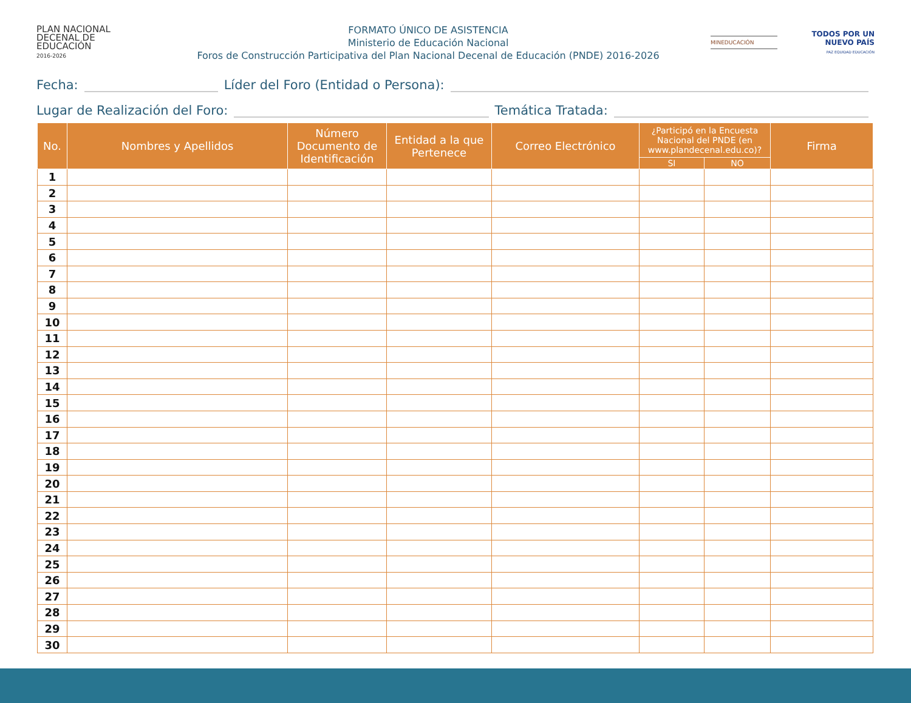PLAN NACIONAL
DECENAL DE
EDUCACIÓN
2016-2026
FORMATO ÚNICO DE ASISTENCIA
Ministerio de Educación Nacional
Foros de Construcción Participativa del Plan Nacional Decenal de Educación (PNDE) 2016-2026
MINEDUCACIÓN
TODOS POR UN
NUEVO PAÍS
PAZ EQUIDAD EDUCACIÓN
Fecha: Líder del Foro (Entidad o Persona):
Lugar de Realización del Foro: Temática Tratada:
| No. | Nombres y Apellidos | Número Documento de Identificación | Entidad a la que Pertenece | Correo Electrónico | ¿Participó en la Encuesta Nacional del PNDE (en www.plandecenal.edu.co)? | | Firma |
| --- | --- | --- | --- | --- | --- | --- | --- |
| | | | | | SI | NO | |
| 1 | | | | | | | |
| 2 | | | | | | | |
| 3 | | | | | | | |
| 4 | | | | | | | |
| 5 | | | | | | | |
| 6 | | | | | | | |
| 7 | | | | | | | |
| 8 | | | | | | | |
| 9 | | | | | | | |
| 10 | | | | | | | |
| 11 | | | | | | | |
| 12 | | | | | | | |
| 13 | | | | | | | |
| 14 | | | | | | | |
| 15 | | | | | | | |
| 16 | | | | | | | |
| 17 | | | | | | | |
| 18 | | | | | | | |
| 19 | | | | | | | |
| 20 | | | | | | | |
| 21 | | | | | | | |
| 22 | | | | | | | |
| 23 | | | | | | | |
| 24 | | | | | | | |
| 25 | | | | | | | |
| 26 | | | | | | | |
| 27 | | | | | | | |
| 28 | | | | | | | |
| 29 | | | | | | | |
| 30 | | | | | | | |